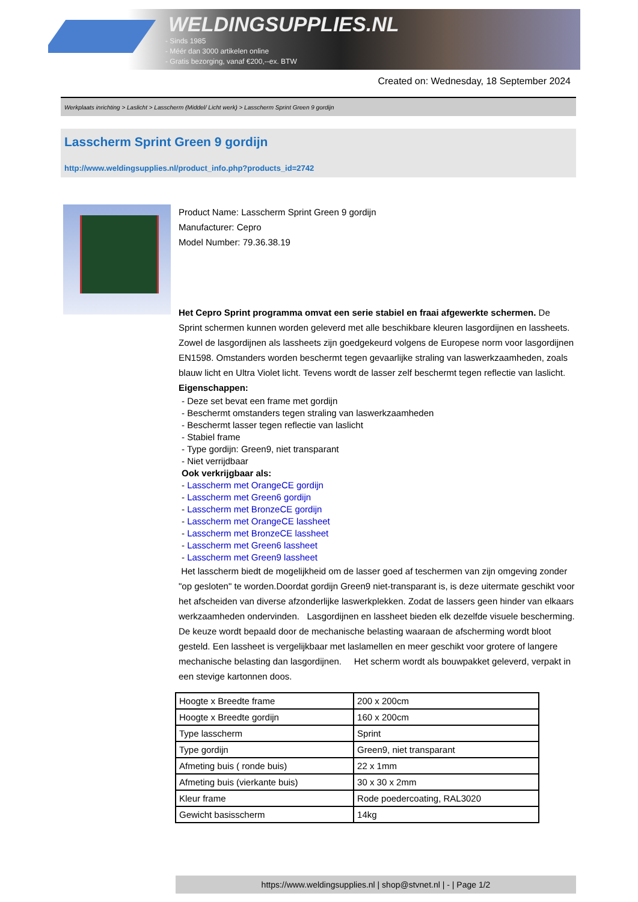WELDINGSUPPLIES.NL
- Sinds 1985
- Méér dan 3000 artikelen online
- Gratis bezorging, vanaf €200,--ex. BTW
Created on: Wednesday, 18 September 2024
Werkplaats inrichting > Laslicht > Lasscherm (Middel/ Licht werk) > Lasscherm Sprint Green 9 gordijn
Lasscherm Sprint Green 9 gordijn
http://www.weldingsupplies.nl/product_info.php?products_id=2742
Product Name: Lasscherm Sprint Green 9 gordijn
Manufacturer: Cepro
Model Number: 79.36.38.19
Het Cepro Sprint programma omvat een serie stabiel en fraai afgewerkte schermen. De Sprint schermen kunnen worden geleverd met alle beschikbare kleuren lasgordijnen en lassheets. Zowel de lasgordijnen als lassheets zijn goedgekeurd volgens de Europese norm voor lasgordijnen EN1598. Omstanders worden beschermt tegen gevaarlijke straling van laswerkzaamheden, zoals blauw licht en Ultra Violet licht. Tevens wordt de lasser zelf beschermt tegen reflectie van laslicht. Eigenschappen:
- Deze set bevat een frame met gordijn
- Beschermt omstanders tegen straling van laswerkzaamheden
- Beschermt lasser tegen reflectie van laslicht
- Stabiel frame
- Type gordijn: Green9, niet transparant
- Niet verrijdbaar
Ook verkrijgbaar als:
- Lasscherm met OrangeCE gordijn
- Lasscherm met Green6 gordijn
- Lasscherm met BronzeCE gordijn
- Lasscherm met OrangeCE lassheet
- Lasscherm met BronzeCE lassheet
- Lasscherm met Green6 lassheet
- Lasscherm met Green9 lassheet
Het lasscherm biedt de mogelijkheid om de lasser goed af teschermen van zijn omgeving zonder "op gesloten" te worden.Doordat gordijn Green9 niet-transparant is, is deze uitermate geschikt voor het afscheiden van diverse afzonderlijke laswerkplekken. Zodat de lassers geen hinder van elkaars werkzaamheden ondervinden. Lasgordijnen en lassheet bieden elk dezelfde visuele bescherming. De keuze wordt bepaald door de mechanische belasting waaraan de afscherming wordt bloot gesteld. Een lassheet is vergelijkbaar met laslamellen en meer geschikt voor grotere of langere mechanische belasting dan lasgordijnen. Het scherm wordt als bouwpakket geleverd, verpakt in een stevige kartonnen doos.
| Hoogte x Breedte frame | 200 x 200cm |
| Hoogte x Breedte gordijn | 160 x 200cm |
| Type lasscherm | Sprint |
| Type gordijn | Green9, niet transparant |
| Afmeting buis ( ronde buis) | 22 x 1mm |
| Afmeting buis (vierkante buis) | 30 x 30 x 2mm |
| Kleur frame | Rode poedercoating, RAL3020 |
| Gewicht basisscherm | 14kg |
https://www.weldingsupplies.nl | shop@stvnet.nl | - | Page 1/2